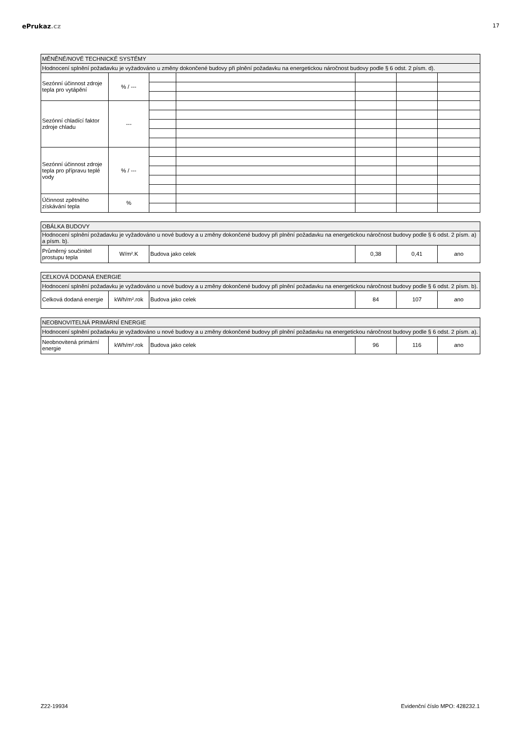ePrukaz.cz
17
| MĚNĚNÉ/NOVÉ TECHNICKÉ SYSTÉMY | | | | | | |
| Hodnocení splnění požadavku je vyžadováno u změny dokončené budovy při plnění požadavku na energetickou náročnost budovy podle § 6 odst. 2 písm. d). | | | | | | |
| Sezónní účinnost zdroje tepla pro vytápění | % / --- | | | | | |
| Sezónní chladící faktor zdroje chladu | --- | | | | | |
| Sezónní účinnost zdroje tepla pro přípravu teplé vody | % / --- | | | | | |
| Účinnost zpětného získávání tepla | % | | | | | |
| OBÁLKA BUDOVY | | | | | |
| Hodnocení splnění požadavku je vyžadováno u nové budovy a u změny dokončené budovy při plnění požadavku na energetickou náročnost budovy podle § 6 odst. 2 písm. a) a písm. b). | | | | | |
| Průměrný součinitel prostupu tepla | W/m².K | Budova jako celek | 0,38 | 0,41 | ano |
| CELKOVÁ DODANÁ ENERGIE | | | | | |
| Hodnocení splnění požadavku je vyžadováno u nové budovy a u změny dokončené budovy při plnění požadavku na energetickou náročnost budovy podle § 6 odst. 2 písm. b). | | | | | |
| Celková dodaná energie | kWh/m².rok | Budova jako celek | 84 | 107 | ano |
| NEOBNOVITELNÁ PRIMÁRNÍ ENERGIE | | | | | |
| Hodnocení splnění požadavku je vyžadováno u nové budovy a u změny dokončené budovy při plnění požadavku na energetickou náročnost budovy podle § 6 odst. 2 písm. a). | | | | | |
| Neobnovitená primární energie | kWh/m².rok | Budova jako celek | 96 | 116 | ano |
Z22-19934 Evidenční číslo MPO: 428232.1